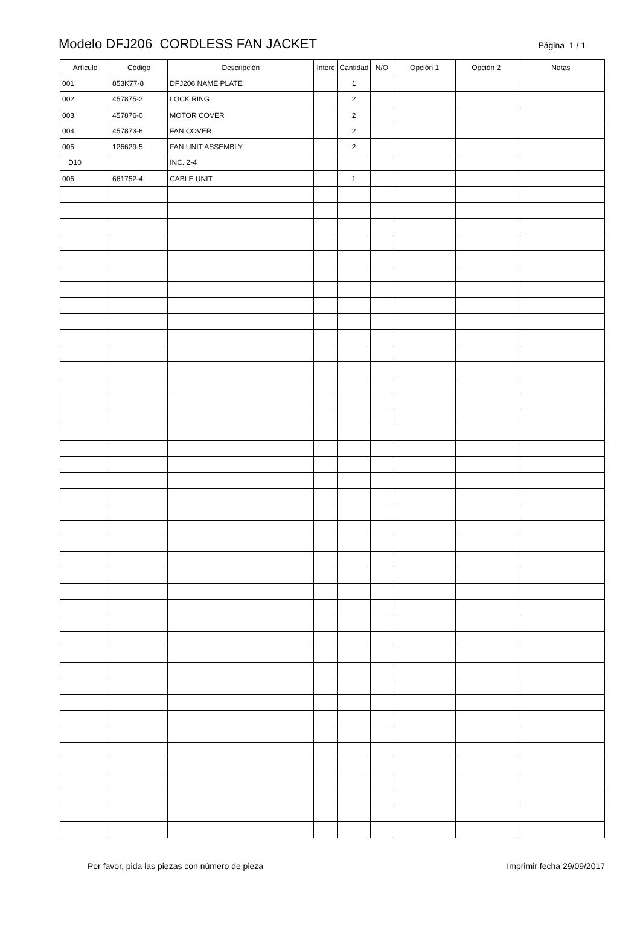Modelo DFJ206 CORDLESS FAN JACKET
Página 1 / 1
| Artículo | Código | Descripción | Interc | Cantidad | N/O | Opción 1 | Opción 2 | Notas |
| --- | --- | --- | --- | --- | --- | --- | --- | --- |
| 001 | 853K77-8 | DFJ206 NAME PLATE | | 1 | | | | |
| 002 | 457875-2 | LOCK RING | | 2 | | | | |
| 003 | 457876-0 | MOTOR COVER | | 2 | | | | |
| 004 | 457873-6 | FAN COVER | | 2 | | | | |
| 005 | 126629-5 | FAN UNIT ASSEMBLY | | 2 | | | | |
| D10 | | INC. 2-4 | | | | | | |
| 006 | 661752-4 | CABLE UNIT | | 1 | | | | |
Por favor, pida las piezas con número de pieza Imprimir fecha 29/09/2017